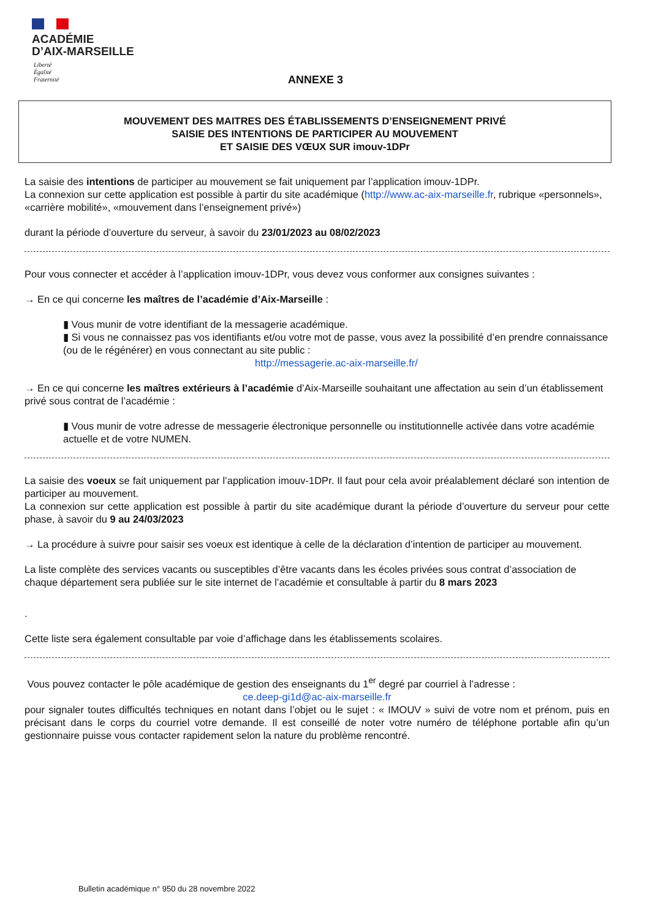ACADÉMIE
D’AIX-MARSEILLE
Liberté
Égalité
Fraternité
ANNEXE 3
MOUVEMENT DES MAITRES DES ÉTABLISSEMENTS D’ENSEIGNEMENT PRIVÉ
SAISIE DES INTENTIONS DE PARTICIPER AU MOUVEMENT
ET SAISIE DES VŒUX SUR imouv-1DPr
La saisie des intentions de participer au mouvement se fait uniquement par l’application imouv-1DPr.
La connexion sur cette application est possible à partir du site académique (http://www.ac-aix-marseille.fr, rubrique «personnels», «carrière mobilité», «mouvement dans l’enseignement privé»)
durant la période d’ouverture du serveur, à savoir du 23/01/2023 au 08/02/2023
Pour vous connecter et accéder à l’application imouv-1DPr, vous devez vous conformer aux consignes suivantes :
→ En ce qui concerne les maîtres de l’académie d’Aix-Marseille :
▮ Vous munir de votre identifiant de la messagerie académique.
▮ Si vous ne connaissez pas vos identifiants et/ou votre mot de passe, vous avez la possibilité d’en prendre connaissance (ou de le régénérer) en vous connectant au site public :
http://messagerie.ac-aix-marseille.fr/
→ En ce qui concerne les maîtres extérieurs à l’académie d’Aix-Marseille souhaitant une affectation au sein d’un établissement privé sous contrat de l’académie :
▮ Vous munir de votre adresse de messagerie électronique personnelle ou institutionnelle activée dans votre académie actuelle et de votre NUMEN.
La saisie des voeux se fait uniquement par l’application imouv-1DPr. Il faut pour cela avoir préalablement déclaré son intention de participer au mouvement.
La connexion sur cette application est possible à partir du site académique durant la période d’ouverture du serveur pour cette phase, à savoir du 9 au 24/03/2023
→ La procédure à suivre pour saisir ses voeux est identique à celle de la déclaration d’intention de participer au mouvement.
La liste complète des services vacants ou susceptibles d’être vacants dans les écoles privées sous contrat d’association de chaque département sera publiée sur le site internet de l’académie et consultable à partir du 8 mars 2023
.
Cette liste sera également consultable par voie d’affichage dans les établissements scolaires.
Vous pouvez contacter le pôle académique de gestion des enseignants du 1<sup>er</sup> degré par courriel à l’adresse :
ce.deep-gi1d@ac-aix-marseille.fr
pour signaler toutes difficultés techniques en notant dans l’objet ou le sujet : « IMOUV » suivi de votre nom et prénom, puis en précisant dans le corps du courriel votre demande. Il est conseillé de noter votre numéro de téléphone portable afin qu’un gestionnaire puisse vous contacter rapidement selon la nature du problème rencontré.
Bulletin académique n° 950 du 28 novembre 2022